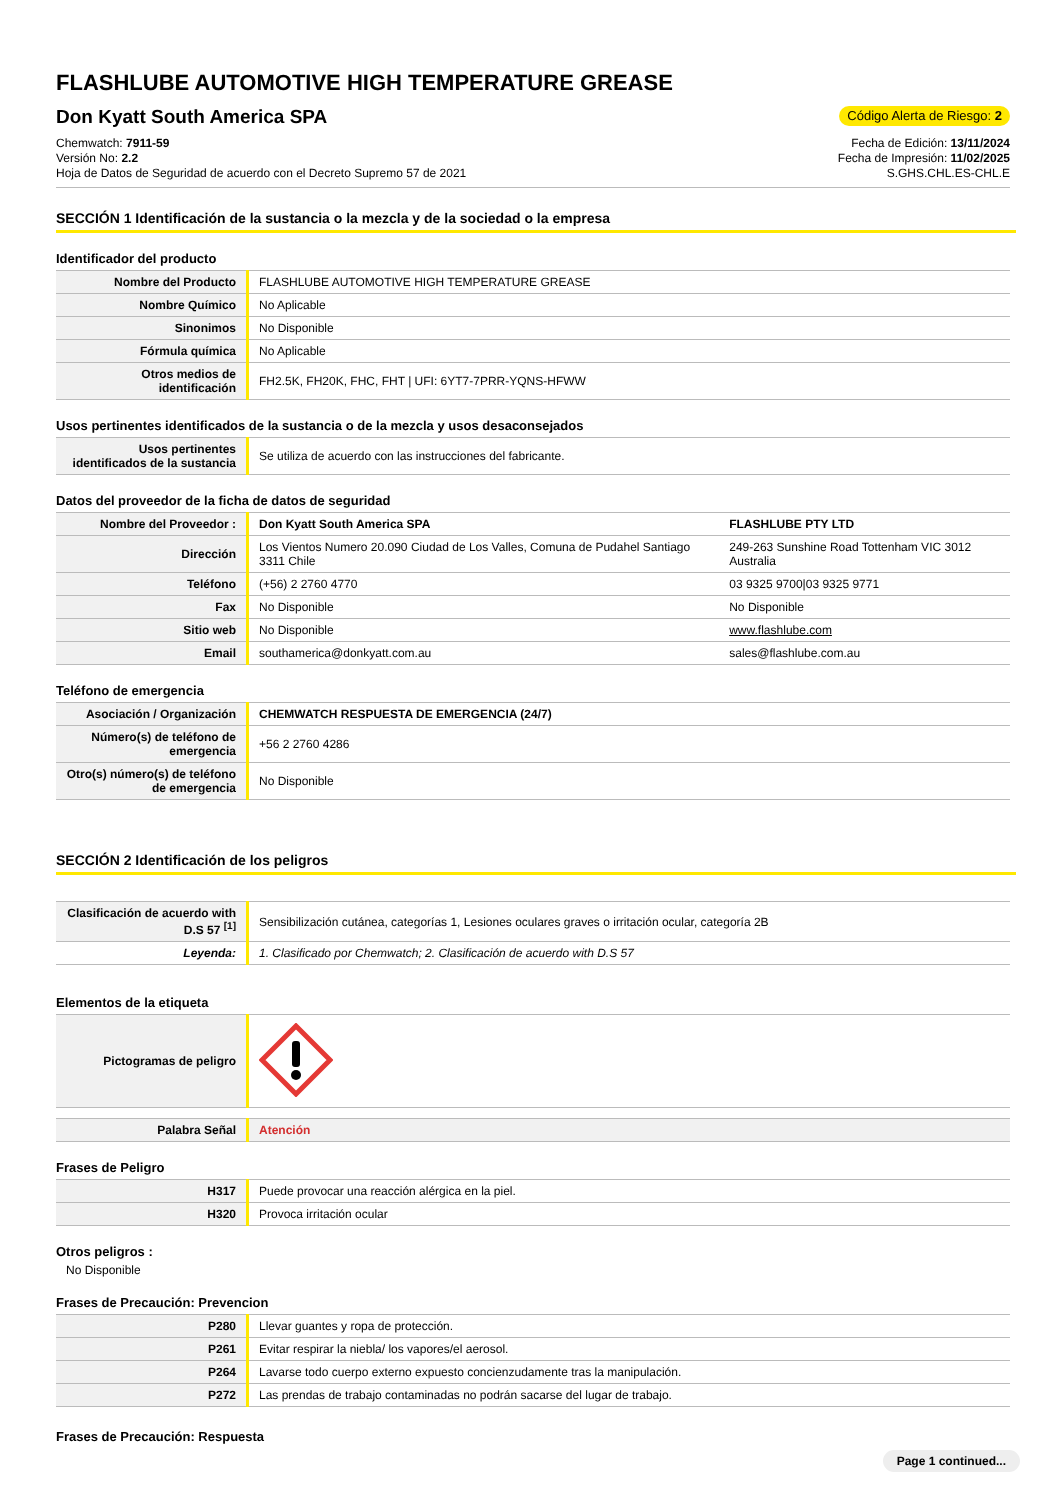FLASHLUBE AUTOMOTIVE HIGH TEMPERATURE GREASE
Don Kyatt South America SPA
Código Alerta de Riesgo: 2
Chemwatch: 7911-59
Versión No: 2.2
Hoja de Datos de Seguridad de acuerdo con el Decreto Supremo 57 de 2021
Fecha de Edición: 13/11/2024
Fecha de Impresión: 11/02/2025
S.GHS.CHL.ES-CHL.E
SECCIÓN 1 Identificación de la sustancia o la mezcla y de la sociedad o la empresa
Identificador del producto
| Nombre del Producto | FLASHLUBE AUTOMOTIVE HIGH TEMPERATURE GREASE |
| Nombre Químico | No Aplicable |
| Sinonimos | No Disponible |
| Fórmula química | No Aplicable |
| Otros medios de identificación | FH2.5K, FH20K, FHC, FHT / UFI: 6YT7-7PRR-YQNS-HFWW |
Usos pertinentes identificados de la sustancia o de la mezcla y usos desaconsejados
| Usos pertinentes identificados de la sustancia | Se utiliza de acuerdo con las instrucciones del fabricante. |
Datos del proveedor de la ficha de datos de seguridad
| Nombre del Proveedor : | Don Kyatt South America SPA | FLASHLUBE PTY LTD |
| Dirección | Los Vientos Numero 20.090 Ciudad de Los Valles, Comuna de Pudahel Santiago 3311 Chile | 249-263 Sunshine Road Tottenham VIC 3012 Australia |
| Teléfono | (+56) 2 2760 4770 | 03 9325 9700/03 9325 9771 |
| Fax | No Disponible | No Disponible |
| Sitio web | No Disponible | www.flashlube.com |
| Email | southamerica@donkyatt.com.au | sales@flashlube.com.au |
Teléfono de emergencia
| Asociación / Organización | CHEMWATCH RESPUESTA DE EMERGENCIA (24/7) |
| Número(s) de teléfono de emergencia | +56 2 2760 4286 |
| Otro(s) número(s) de teléfono de emergencia | No Disponible |
SECCIÓN 2 Identificación de los peligros
| Clasificación de acuerdo with D.S 57 <sup>[1]</sup> | Sensibilización cutánea, categorías 1, Lesiones oculares graves o irritación ocular, categoría 2B |
| Leyenda: | 1. Clasificado por Chemwatch; 2. Clasificación de acuerdo with D.S 57 |
Elementos de la etiqueta
| Pictogramas de peligro | |
| Palabra Señal | Atención |
Frases de Peligro
| H317 | Puede provocar una reacción alérgica en la piel. |
| H320 | Provoca irritación ocular |
Otros peligros :
No Disponible
Frases de Precaución: Prevencion
| P280 | Llevar guantes y ropa de protección. |
| P261 | Evitar respirar la niebla/ los vapores/el aerosol. |
| P264 | Lavarse todo cuerpo externo expuesto concienzudamente tras la manipulación. |
| P272 | Las prendas de trabajo contaminadas no podrán sacarse del lugar de trabajo. |
Frases de Precaución: Respuesta
Page 1 continued...